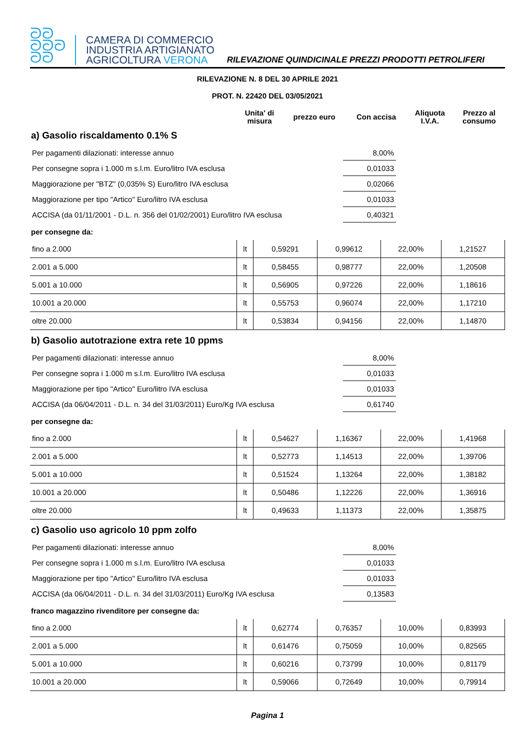ᘐᘐ
ᘐᘐᘐ
ᘐᘐ
CAMERA DI COMMERCIO
INDUSTRIA ARTIGIANATO
AGRICOLTURA VERONA
RILEVAZIONE QUINDICINALE PREZZI PRODOTTI PETROLIFERI
RILEVAZIONE N. 8 DEL 30 APRILE 2021
PROT. N. 22420 DEL 03/05/2021
| | Unita' di misura | prezzo euro | Con accisa | Aliquota I.V.A. | Prezzo al consumo |
| --- | --- | --- | --- | --- | --- |
a) Gasolio riscaldamento 0.1% S
| Per pagamenti dilazionati: interesse annuo | 8,00% | |
| Per consegne sopra i 1.000 m s.l.m. Euro/litro IVA esclusa | 0,01033 | |
| Maggiorazione per "BTZ" (0,035% S) Euro/litro IVA esclusa | 0,02066 | |
| Maggiorazione per tipo "Artico" Euro/litro IVA esclusa | 0,01033 | |
| ACCISA (da 01/11/2001 - D.L. n. 356 del 01/02/2001) Euro/litro IVA esclusa | 0,40321 | |
per consegne da:
| fino a 2.000 | lt | 0,59291 | 0,99612 | 22,00% | 1,21527 |
| 2.001 a 5.000 | lt | 0,58455 | 0,98777 | 22,00% | 1,20508 |
| 5.001 a 10.000 | lt | 0,56905 | 0,97226 | 22,00% | 1,18616 |
| 10.001 a 20.000 | lt | 0,55753 | 0,96074 | 22,00% | 1,17210 |
| oltre 20.000 | lt | 0,53834 | 0,94156 | 22,00% | 1,14870 |
b) Gasolio autotrazione extra rete 10 ppms
| Per pagamenti dilazionati: interesse annuo | 8,00% | |
| Per consegne sopra i 1.000 m s.l.m. Euro/litro IVA esclusa | 0,01033 | |
| Maggiorazione per tipo "Artico" Euro/litro IVA esclusa | 0,01033 | |
| ACCISA (da 06/04/2011 - D.L. n. 34 del 31/03/2011) Euro/Kg IVA esclusa | 0,61740 | |
per consegne da:
| fino a 2.000 | lt | 0,54627 | 1,16367 | 22,00% | 1,41968 |
| 2.001 a 5.000 | lt | 0,52773 | 1,14513 | 22,00% | 1,39706 |
| 5.001 a 10.000 | lt | 0,51524 | 1,13264 | 22,00% | 1,38182 |
| 10.001 a 20.000 | lt | 0,50486 | 1,12226 | 22,00% | 1,36916 |
| oltre 20.000 | lt | 0,49633 | 1,11373 | 22,00% | 1,35875 |
c) Gasolio uso agricolo 10 ppm zolfo
| Per pagamenti dilazionati: interesse annuo | 8,00% | |
| Per consegne sopra i 1.000 m s.l.m. Euro/litro IVA esclusa | 0,01033 | |
| Maggiorazione per tipo "Artico" Euro/litro IVA esclusa | 0,01033 | |
| ACCISA (da 06/04/2011 - D.L. n. 34 del 31/03/2011) Euro/Kg IVA esclusa | 0,13583 | |
franco magazzino rivenditore per consegne da:
| fino a 2.000 | lt | 0,62774 | 0,76357 | 10,00% | 0,83993 |
| 2.001 a 5.000 | lt | 0,61476 | 0,75059 | 10,00% | 0,82565 |
| 5.001 a 10.000 | lt | 0,60216 | 0,73799 | 10,00% | 0,81179 |
| 10.001 a 20.000 | lt | 0,59066 | 0,72649 | 10,00% | 0,79914 |
Pagina 1